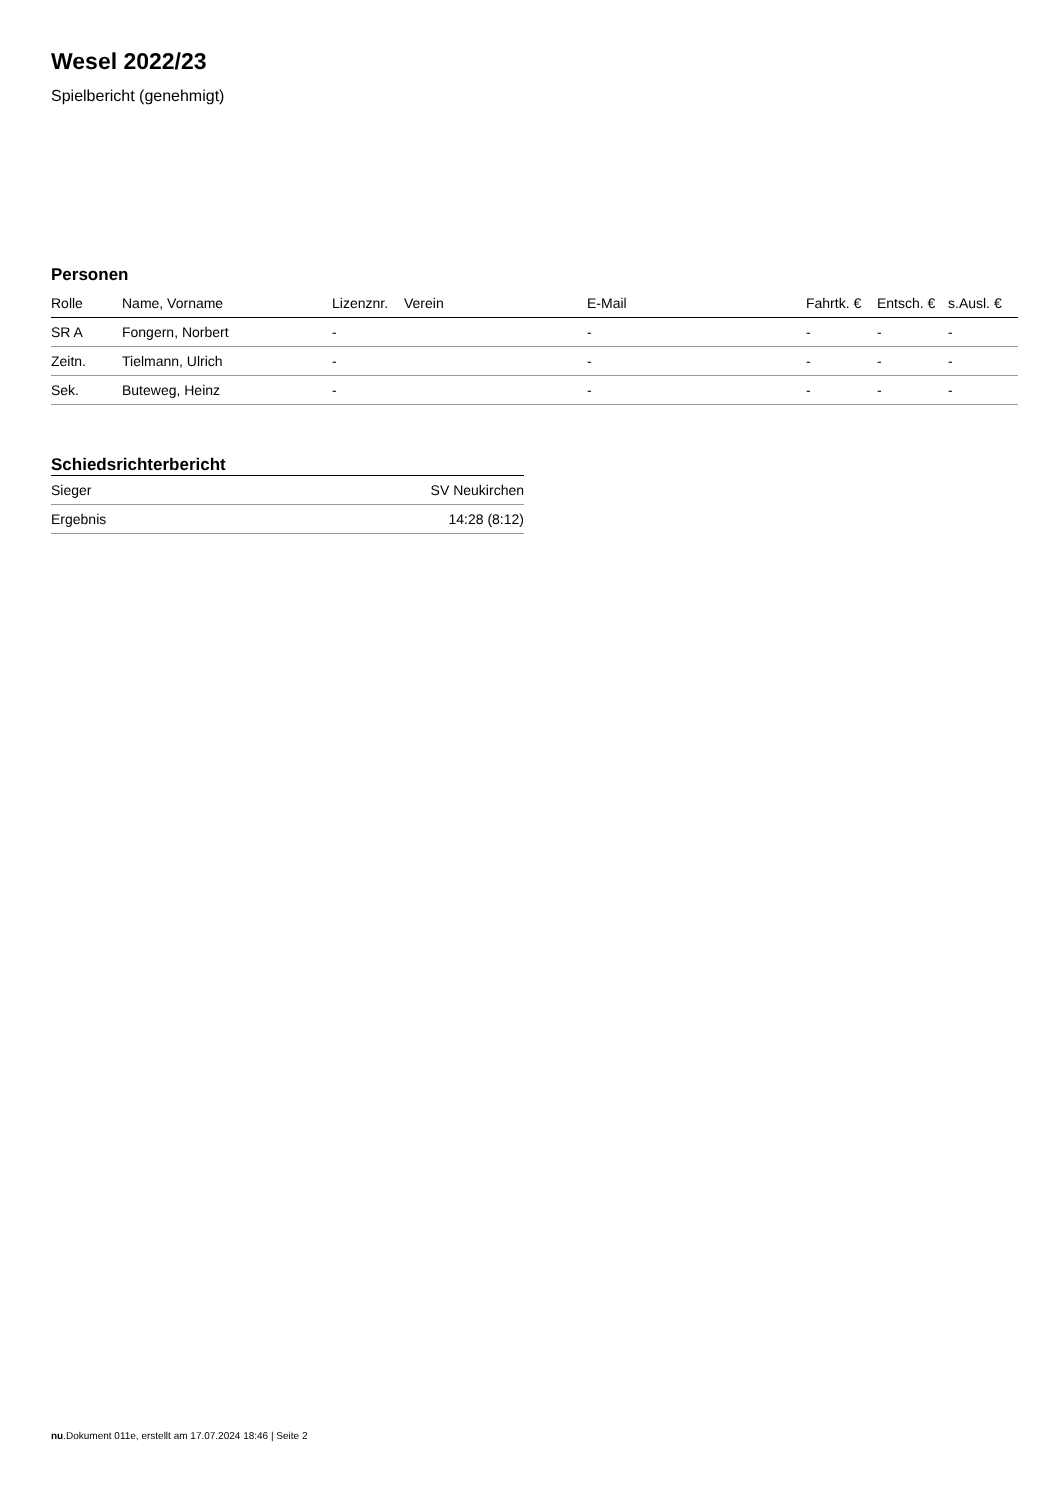Wesel 2022/23
Spielbericht (genehmigt)
Personen
| Rolle | Name, Vorname | Lizenznr. | Verein | E-Mail | Fahrtk. € | Entsch. € | s.Ausl. € |
| --- | --- | --- | --- | --- | --- | --- | --- |
| SR A | Fongern, Norbert | - | | - | - | - | - |
| Zeitn. | Tielmann, Ulrich | - | | - | - | - | - |
| Sek. | Buteweg, Heinz | - | | - | - | - | - |
Schiedsrichterbericht
| Sieger | SV Neukirchen |
| Ergebnis | 14:28 (8:12) |
nu.Dokument 011e, erstellt am 17.07.2024 18:46 | Seite 2